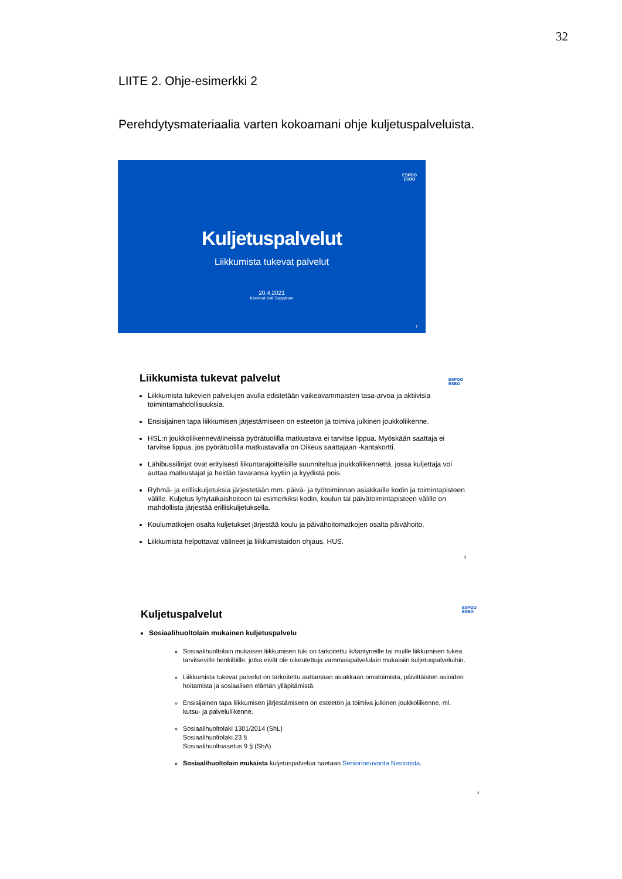32
LIITE 2. Ohje-esimerkki 2
Perehdytysmateriaalia varten kokoamani ohje kuljetuspalveluista.
ESPOO
ESBO
Kuljetuspalvelut
Liikkumista tukevat palvelut
20.4.2021
Koonnut Kati Seppänen
1
ESPOO
ESBO
Liikkumista tukevat palvelut
Liikkumista tukevien palvelujen avulla edistetään vaikeavammaisten tasa-arvoa ja aktiivisia toimintamahdollisuuksia.
Ensisijainen tapa liikkumisen järjestämiseen on esteetön ja toimiva julkinen joukkoliikenne.
HSL:n joukkoliikennevälineissä pyörätuolilla matkustava ei tarvitse lippua. Myöskään saattaja ei tarvitse lippua, jos pyörätuolilla matkustavalla on Oikeus saattajaan -kantakortti.
Lähibussilinjat ovat erityisesti liikuntarajoitteisille suunniteltua joukkoliikennettä, jossa kuljettaja voi auttaa matkustajat ja heidän tavaransa kyytiin ja kyydistä pois.
Ryhmä- ja erilliskuljetuksia järjestetään mm. päivä- ja työtoiminnan asiakkaille kodin ja toimintapisteen välille. Kuljetus lyhytaikaishoitoon tai esimerkiksi kodin, koulun tai päivätoimintapisteen välille on mahdollista järjestää erilliskuljetuksella.
Koulumatkojen osalta kuljetukset järjestää koulu ja päivähoitomatkojen osalta päivähoito.
Liikkumista helpottavat välineet ja liikkumistaidon ohjaus, HUS.
2
ESPOO
ESBO
Kuljetuspalvelut
Sosiaalihuoltolain mukainen kuljetuspalvelu
Sosiaalihuoltolain mukaisen liikkumisen tuki on tarkoitettu ikääntyneille tai muille liikkumisen tukea tarvitseville henkilöille, jotka eivät ole oikeutettuja vammaispalvelulain mukaisiin kuljetuspalveluihin.
Liikkumista tukevat palvelut on tarkoitettu auttamaan asiakkaan omatoimista, päivittäisten asioiden hoitamista ja sosiaalisen elämän ylläpitämistä.
Ensisijainen tapa liikkumisen järjestämiseen on esteetön ja toimiva julkinen joukkoliikenne, ml. kutsu- ja palveluliikenne.
Sosiaalihuoltolaki 1301/2014 (ShL)
Sosiaalihuoltolaki 23 §
Sosiaalihuoltoasetus 9 § (ShA)
Sosiaalihuoltolain mukaista kuljetuspalvelua haetaan Seniorineuvonta Nestorista.
3